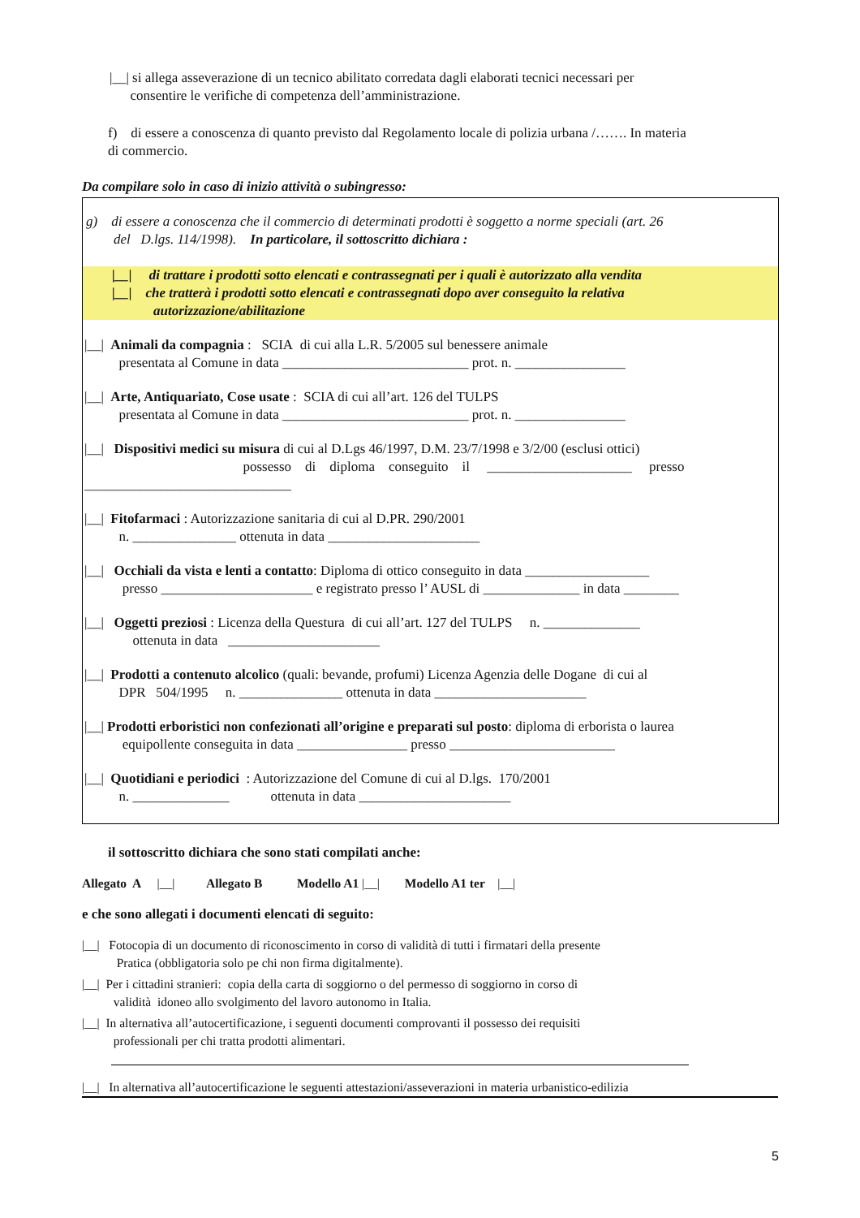|__| si allega asseverazione di un tecnico abilitato corredata dagli elaborati tecnici necessari per
consentire le verifiche di competenza dell’amministrazione.
f) di essere a conoscenza di quanto previsto dal Regolamento locale di polizia urbana /……. In materia
di commercio.
Da compilare solo in caso di inizio attività o subingresso:
g) di essere a conoscenza che il commercio di determinati prodotti è soggetto a norme speciali (art. 26
del D.lgs. 114/1998). In particolare, il sottoscritto dichiara :
|__| di trattare i prodotti sotto elencati e contrassegnati per i quali è autorizzato alla vendita
|__| che tratterà i prodotti sotto elencati e contrassegnati dopo aver conseguito la relativa
autorizzazione/abilitazione
|__| Animali da compagnia : SCIA di cui alla L.R. 5/2005 sul benessere animale
presentata al Comune in data ___________________________ prot. n. ________________
|__| Arte, Antiquariato, Cose usate : SCIA di cui all’art. 126 del TULPS
presentata al Comune in data ___________________________ prot. n. ________________
|__| Dispositivi medici su misura di cui al D.Lgs 46/1997, D.M. 23/7/1998 e 3/2/00 (esclusi ottici)
possesso di diploma conseguito il _____________________ presso
______________________________
|__| Fitofarmaci : Autorizzazione sanitaria di cui al D.PR. 290/2001
n. _______________ ottenuta in data ______________________
|__| Occhiali da vista e lenti a contatto: Diploma di ottico conseguito in data __________________
presso ______________________ e registrato presso l’ AUSL di ______________ in data ________
|__| Oggetti preziosi : Licenza della Questura di cui all’art. 127 del TULPS n. ______________
ottenuta in data ______________________
|__| Prodotti a contenuto alcolico (quali: bevande, profumi) Licenza Agenzia delle Dogane di cui al
DPR 504/1995 n. _______________ ottenuta in data ______________________
|__| Prodotti erboristici non confezionati all’origine e preparati sul posto: diploma di erborista o laurea
equipollente conseguita in data ________________ presso ________________________
|__| Quotidiani e periodici : Autorizzazione del Comune di cui al D.lgs. 170/2001
n. ______________ ottenuta in data ______________________
il sottoscritto dichiara che sono stati compilati anche:
Allegato A |__| Allegato B Modello A1 |__| Modello A1 ter |__|
e che sono allegati i documenti elencati di seguito:
|__| Fotocopia di un documento di riconoscimento in corso di validità di tutti i firmatari della presente
Pratica (obbligatoria solo pe chi non firma digitalmente).
|__| Per i cittadini stranieri: copia della carta di soggiorno o del permesso di soggiorno in corso di
validità idoneo allo svolgimento del lavoro autonomo in Italia.
|__| In alternativa all’autocertificazione, i seguenti documenti comprovanti il possesso dei requisiti
professionali per chi tratta prodotti alimentari.
|__| In alternativa all’autocertificazione le seguenti attestazioni/asseverazioni in materia urbanistico-edilizia
5